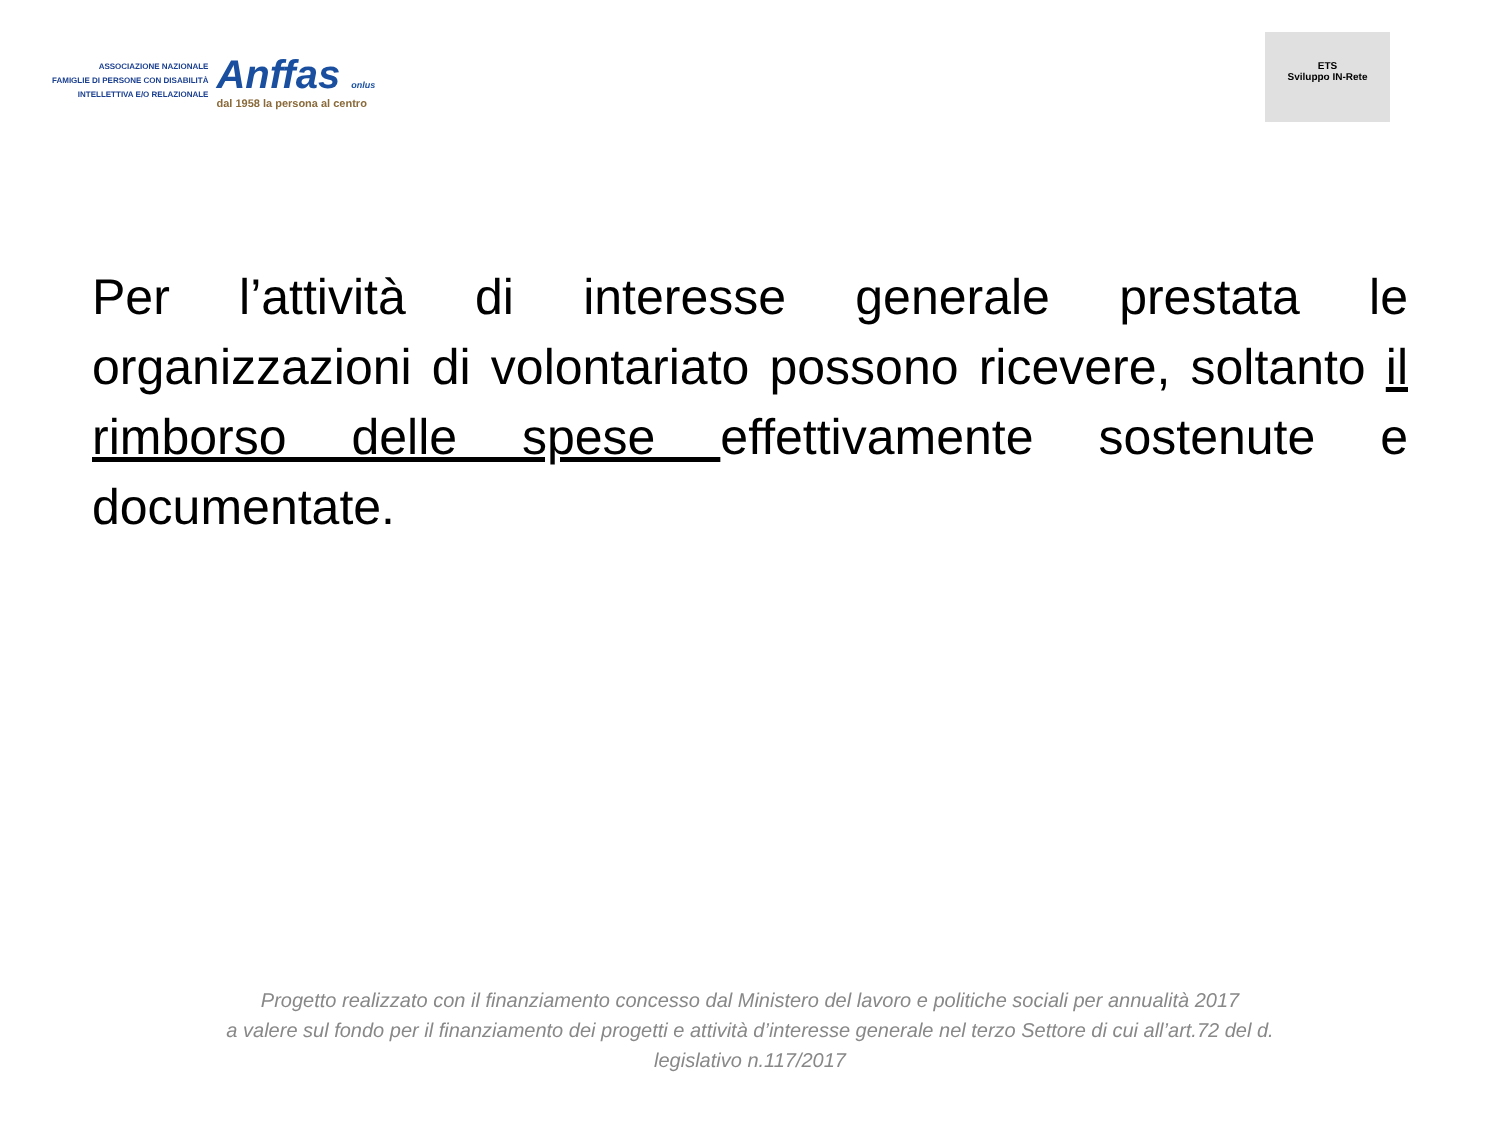ASSOCIAZIONE NAZIONALE
FAMIGLIE DI PERSONE CON DISABILITÀ
INTELLETTIVA E/O RELAZIONALE
Anffas onlus
dal 1958 la persona al centro
ETS
Sviluppo IN-Rete
Per l’attività di interesse generale prestata le organizzazioni di volontariato possono ricevere, soltanto il rimborso delle spese effettivamente sostenute e documentate.
Progetto realizzato con il finanziamento concesso dal Ministero del lavoro e politiche sociali per annualità 2017
a valere sul fondo per il finanziamento dei progetti e attività d’interesse generale nel terzo Settore di cui all’art.72 del d.
legislativo n.117/2017